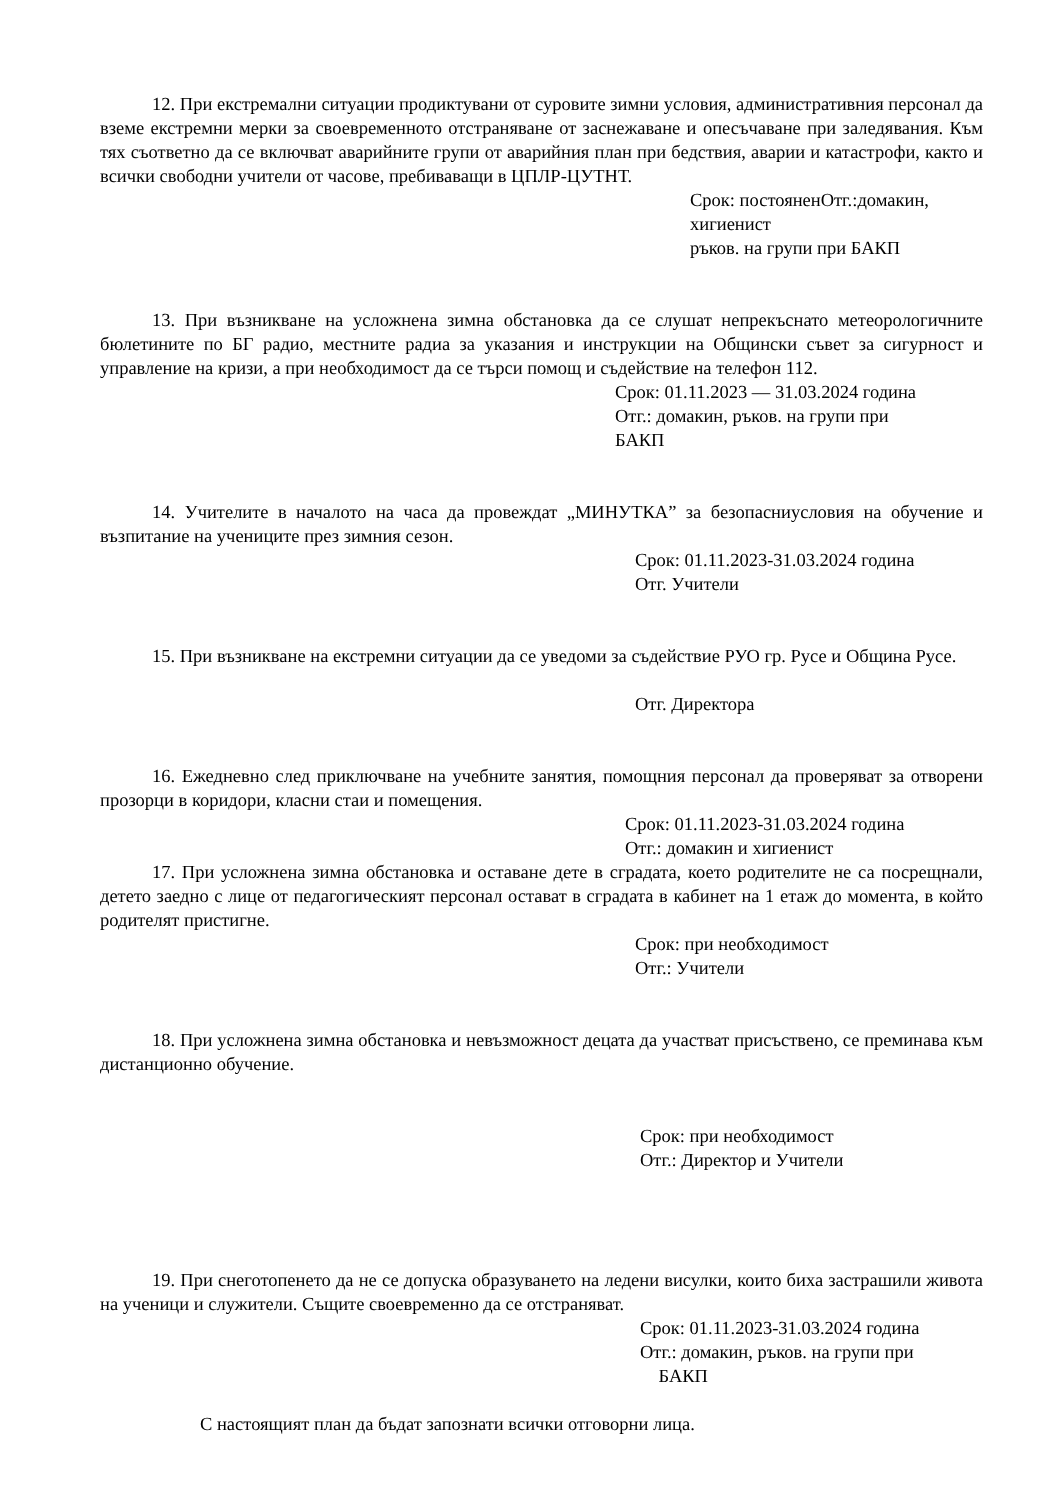12. При екстремални ситуации продиктувани от суровите зимни условия, административния персонал да вземе екстремни мерки за своевременното отстраняване от заснежаване и опесъчаване при заледявания. Към тях съответно да се включват аварийните групи от аварийния план при бедствия, аварии и катастрофи, както и всички свободни учители от часове, пребиваващи в ЦПЛР-ЦУТНТ.
Срок: постояненОтг.:домакин,
хигиенист
ръков. на групи при БАКП
13. При възникване на усложнена зимна обстановка да се слушат непрекъснато метеорологичните бюлетините по БГ радио, местните радиа за указания и инструкции на Общински съвет за сигурност и управление на кризи, а при необходимост да се търси помощ и съдействие на телефон 112.
Срок: 01.11.2023 — 31.03.2024 година
Отг.: домакин, ръков. на групи при
БАКП
14. Учителите в началото на часа да провеждат „МИНУТКА” за безопасниусловия на обучение и възпитание на учениците през зимния сезон.
Срок: 01.11.2023-31.03.2024 година
Отг. Учители
15. При възникване на екстремни ситуации да се уведоми за съдействие РУО гр. Русе и Община Русе.
Отг. Директора
16. Ежедневно след приключване на учебните занятия, помощния персонал да проверяват за отворени прозорци в коридори, класни стаи и помещения.
Срок: 01.11.2023-31.03.2024 година
Отг.: домакин и хигиенист
17. При усложнена зимна обстановка и оставане дете в сградата, което родителите не са посрещнали, детето заедно с лице от педагогическият персонал остават в сградата в кабинет на 1 етаж до момента, в който родителят пристигне.
Срок: при необходимост
Отг.: Учители
18. При усложнена зимна обстановка и невъзможност децата да участват присъствено, се преминава към дистанционно обучение.
Срок: при необходимост
Отг.: Директор и Учители
19. При снеготопенето да не се допуска образуването на ледени висулки, които биха застрашили живота на ученици и служители. Същите своевременно да се отстраняват.
Срок: 01.11.2023-31.03.2024 година
Отг.: домакин, ръков. на групи при
БАКП
С настоящият план да бъдат запознати всички отговорни лица.